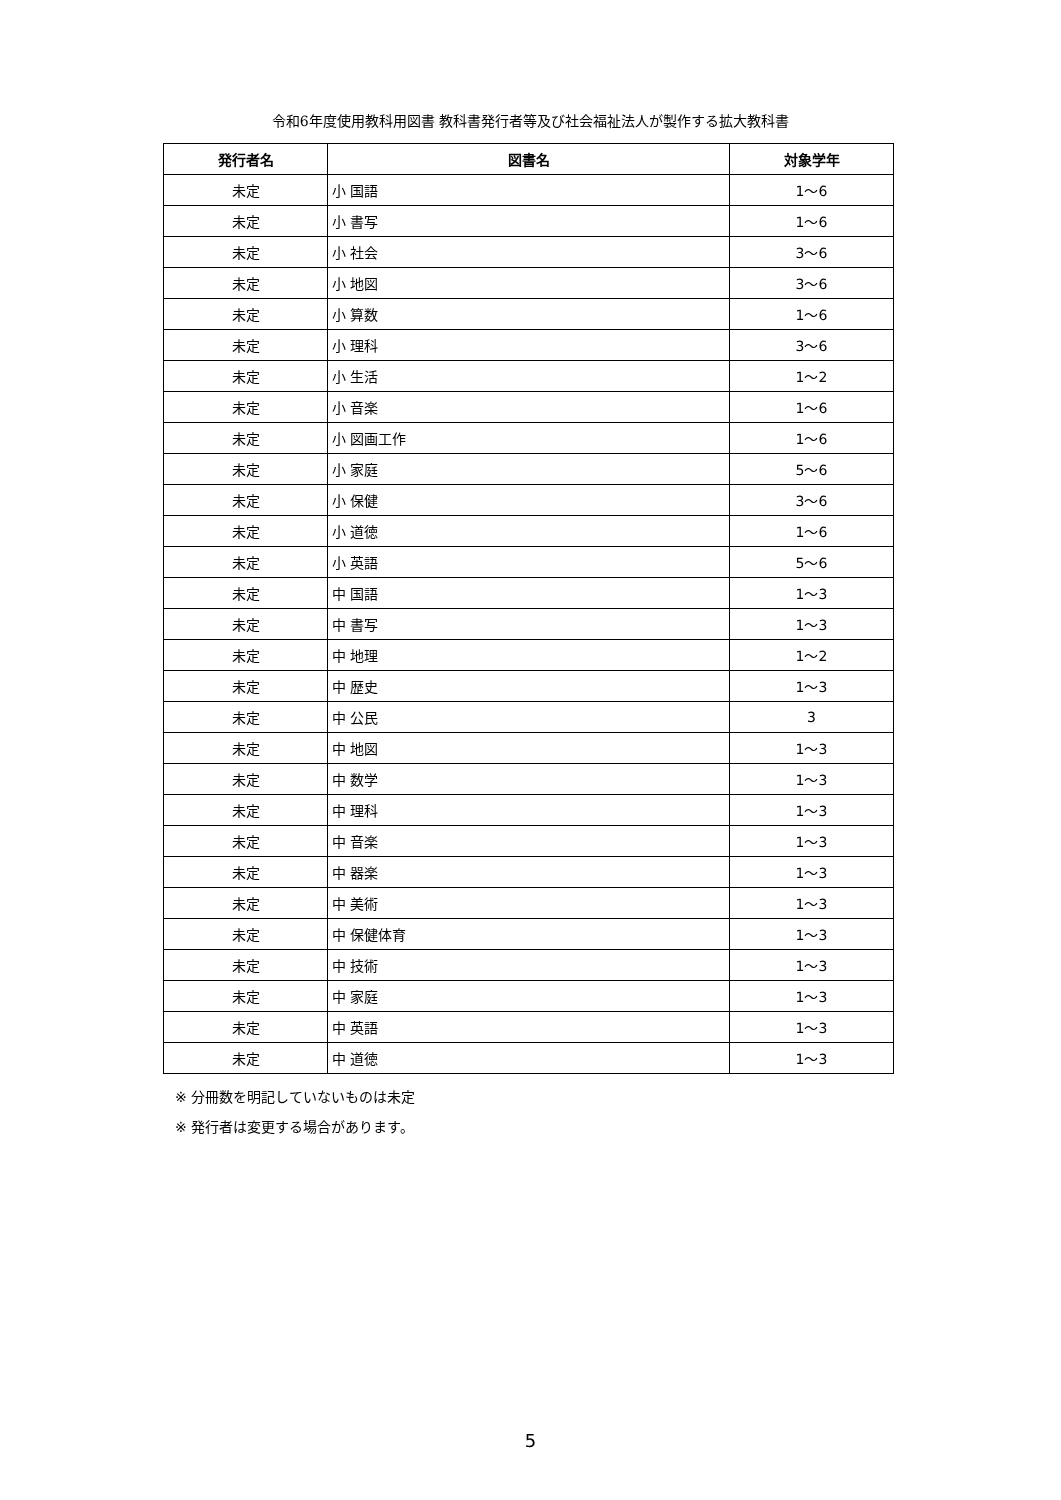令和6年度使用教科用図書 教科書発行者等及び社会福祉法人が製作する拡大教科書
| 発行者名 | 図書名 | 対象学年 |
| --- | --- | --- |
| 未定 | 小 国語 | 1～6 |
| 未定 | 小 書写 | 1～6 |
| 未定 | 小 社会 | 3～6 |
| 未定 | 小 地図 | 3～6 |
| 未定 | 小 算数 | 1～6 |
| 未定 | 小 理科 | 3～6 |
| 未定 | 小 生活 | 1～2 |
| 未定 | 小 音楽 | 1～6 |
| 未定 | 小 図画工作 | 1～6 |
| 未定 | 小 家庭 | 5～6 |
| 未定 | 小 保健 | 3～6 |
| 未定 | 小 道徳 | 1～6 |
| 未定 | 小 英語 | 5～6 |
| 未定 | 中 国語 | 1～3 |
| 未定 | 中 書写 | 1～3 |
| 未定 | 中 地理 | 1～2 |
| 未定 | 中 歴史 | 1～3 |
| 未定 | 中 公民 | 3 |
| 未定 | 中 地図 | 1～3 |
| 未定 | 中 数学 | 1～3 |
| 未定 | 中 理科 | 1～3 |
| 未定 | 中 音楽 | 1～3 |
| 未定 | 中 器楽 | 1～3 |
| 未定 | 中 美術 | 1～3 |
| 未定 | 中 保健体育 | 1～3 |
| 未定 | 中 技術 | 1～3 |
| 未定 | 中 家庭 | 1～3 |
| 未定 | 中 英語 | 1～3 |
| 未定 | 中 道徳 | 1～3 |
※ 分冊数を明記していないものは未定
※ 発行者は変更する場合があります。
5